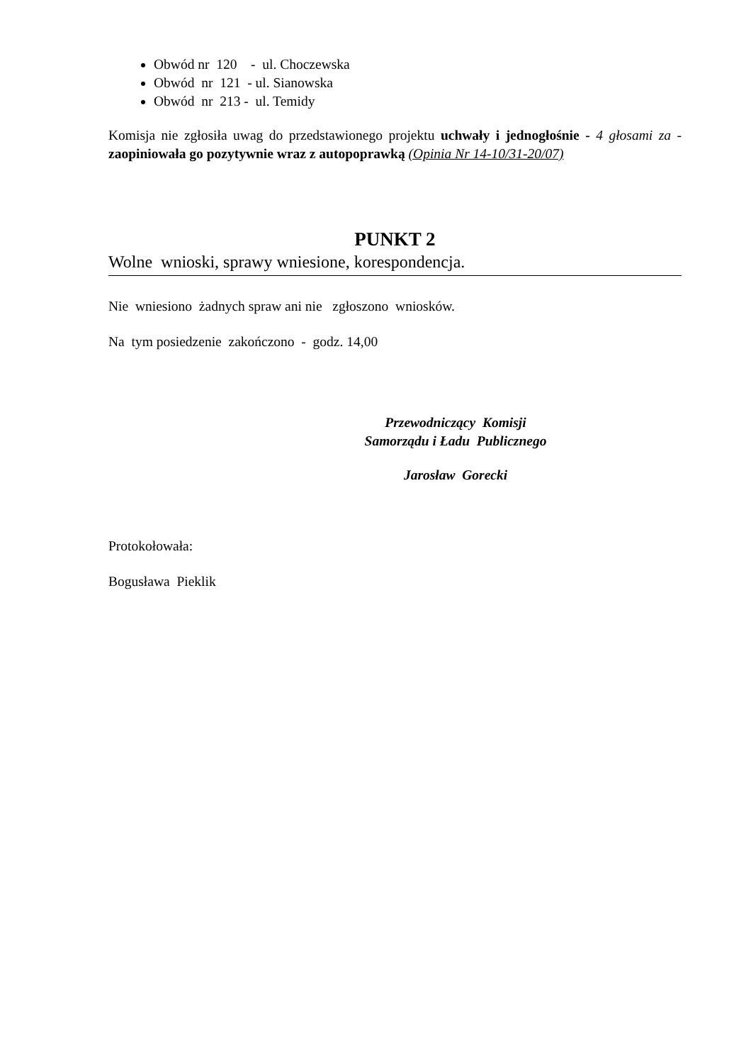Obwód nr 120 - ul. Choczewska
Obwód nr 121 - ul. Sianowska
Obwód nr 213 - ul. Temidy
Komisja nie zgłosiła uwag do przedstawionego projektu uchwały i jednogłośnie - 4 głosami za - zaopiniowała go pozytywnie wraz z autopoprawką (Opinia Nr 14-10/31-20/07)
PUNKT 2
Wolne wnioski, sprawy wniesione, korespondencja.
Nie wniesiono żadnych spraw ani nie zgłoszono wniosków.
Na tym posiedzenie zakończono - godz. 14,00
Przewodniczący Komisji
Samorządu i Ładu Publicznego
Jarosław Gorecki
Protokołowała:
Bogusława Pieklik